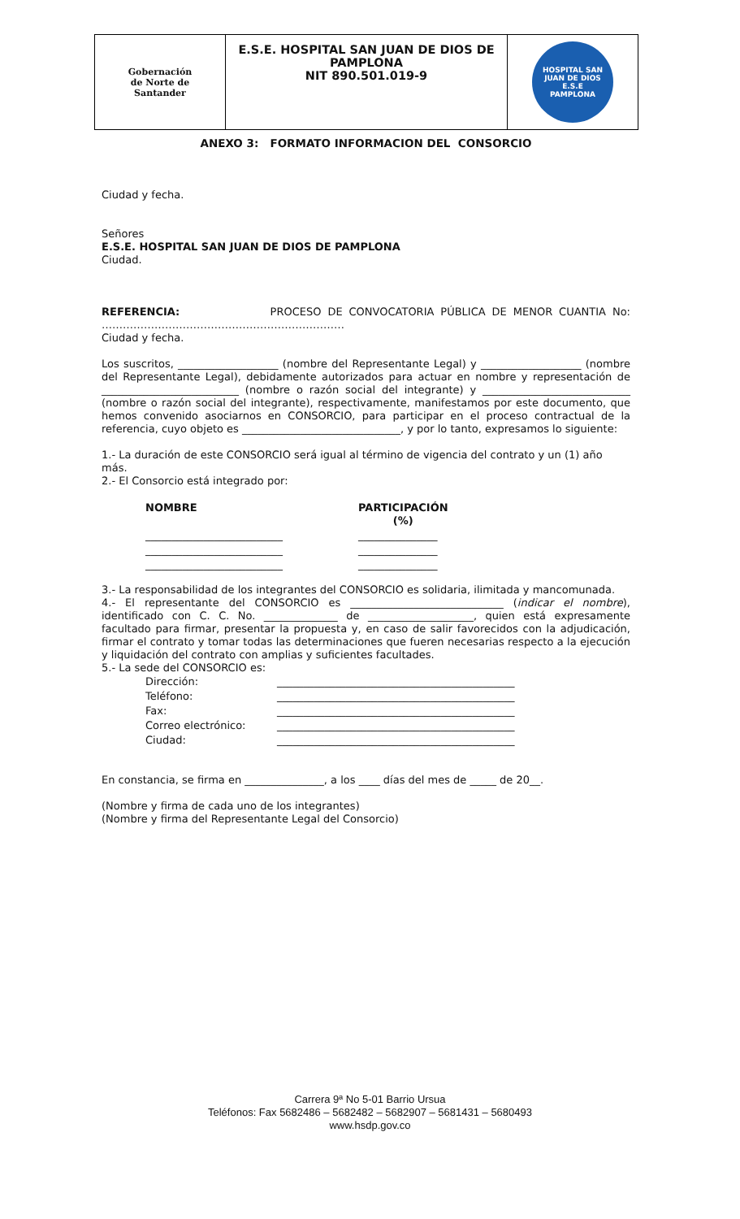| Gobernación de Norte de Santander | E.S.E. HOSPITAL SAN JUAN DE DIOS DE PAMPLONA NIT 890.501.019-9 | HOSPITAL SAN JUAN DE DIOS E.S.E PAMPLONA |
ANEXO 3: FORMATO INFORMACION DEL CONSORCIO
Ciudad y fecha.
Señores
E.S.E. HOSPITAL SAN JUAN DE DIOS DE PAMPLONA
Ciudad.
REFERENCIA: PROCESO DE CONVOCATORIA PÚBLICA DE MENOR CUANTIA No: ……………………………………………………………
Ciudad y fecha.
Los suscritos, ___________________ (nombre del Representante Legal) y ___________________ (nombre del Representante Legal), debidamente autorizados para actuar en nombre y representación de __________________________ (nombre o razón social del integrante) y ____________________________ (nombre o razón social del integrante), respectivamente, manifestamos por este documento, que hemos convenido asociarnos en CONSORCIO, para participar en el proceso contractual de la referencia, cuyo objeto es ______________________________, y por lo tanto, expresamos lo siguiente:
1.- La duración de este CONSORCIO será igual al término de vigencia del contrato y un (1) año más.
2.- El Consorcio está integrado por:
| NOMBRE | PARTICIPACIÓN (%) |
| --- | --- |
| __________________________ | _______________ |
| __________________________ | _______________ |
| __________________________ | _______________ |
3.- La responsabilidad de los integrantes del CONSORCIO es solidaria, ilimitada y mancomunada.
4.- El representante del CONSORCIO es _____________________________ (indicar el nombre), identificado con C. C. No. ______________ de ____________________, quien está expresamente facultado para firmar, presentar la propuesta y, en caso de salir favorecidos con la adjudicación, firmar el contrato y tomar todas las determinaciones que fueren necesarias respecto a la ejecución y liquidación del contrato con amplias y suficientes facultades.
5.- La sede del CONSORCIO es:
| Dirección: | _____________________________________________ |
| Teléfono: | _____________________________________________ |
| Fax: | _____________________________________________ |
| Correo electrónico: | _____________________________________________ |
| Ciudad: | _____________________________________________ |
En constancia, se firma en _______________, a los ____ días del mes de _____ de 20__.
(Nombre y firma de cada uno de los integrantes)
(Nombre y firma del Representante Legal del Consorcio)
Carrera 9ª No 5-01 Barrio Ursua
Teléfonos: Fax 5682486 – 5682482 – 5682907 – 5681431 – 5680493
www.hsdp.gov.co